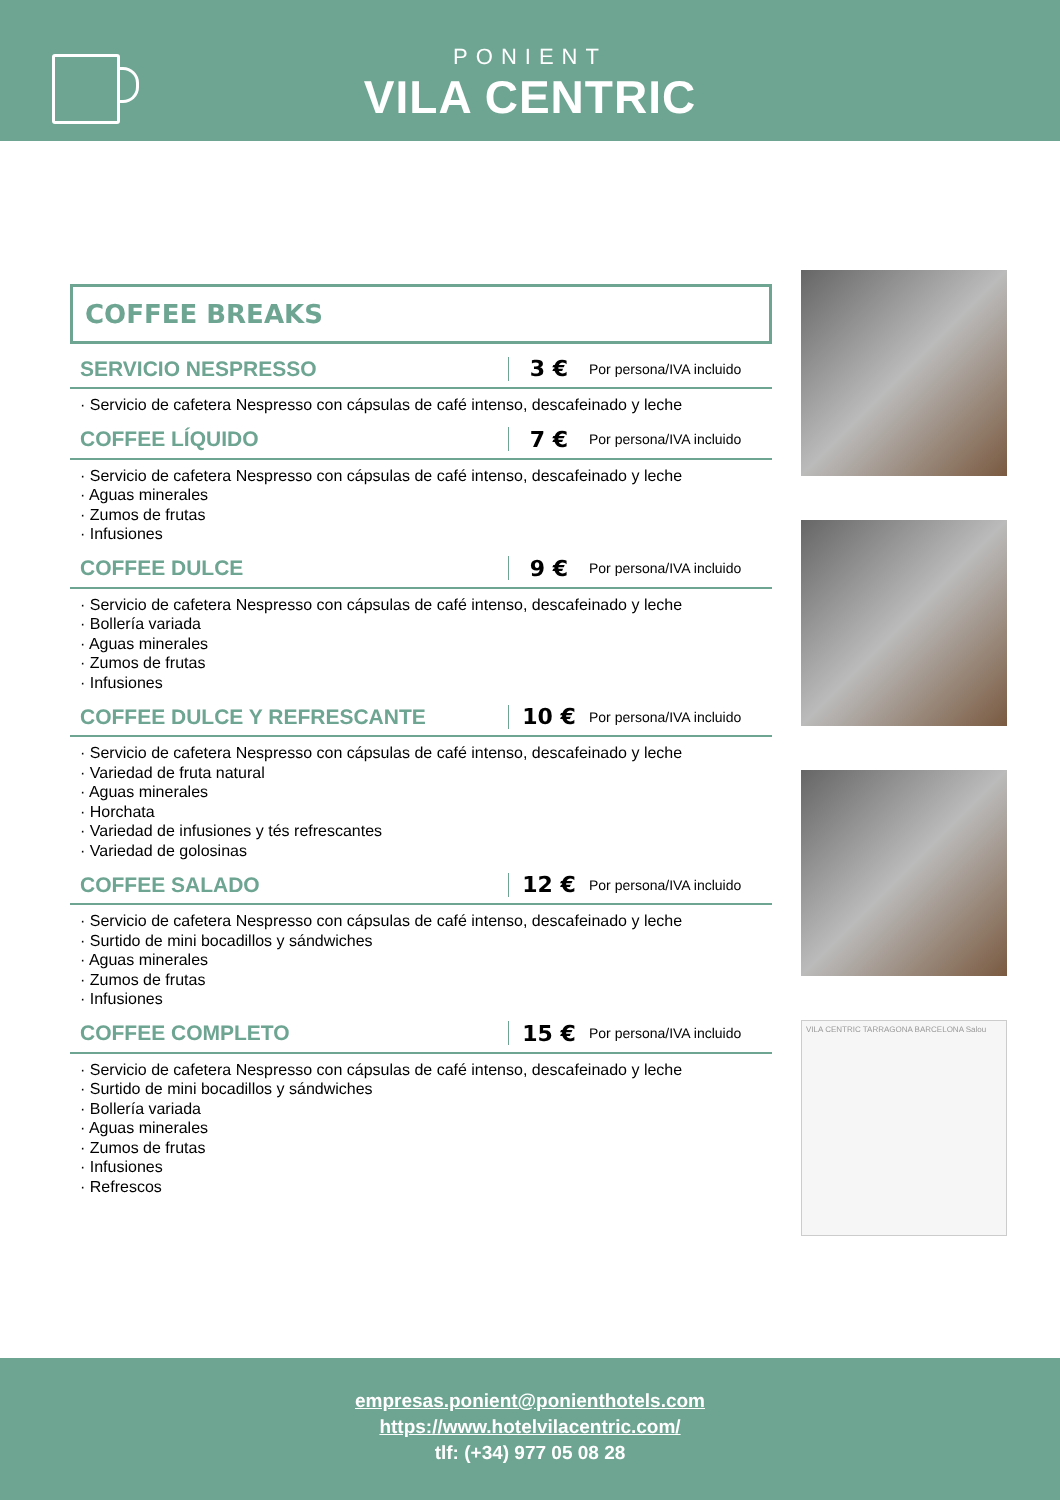PONIENT
VILA CENTRIC
COFFEE BREAKS
SERVICIO NESPRESSO 3 €
Por persona/IVA incluido
· Servicio de cafetera Nespresso con cápsulas de café intenso, descafeinado y leche
COFFEE LÍQUIDO 7 €
Por persona/IVA incluido
· Servicio de cafetera Nespresso con cápsulas de café intenso, descafeinado y leche
· Aguas minerales
· Zumos de frutas
· Infusiones
COFFEE DULCE 9 €
Por persona/IVA incluido
· Servicio de cafetera Nespresso con cápsulas de café intenso, descafeinado y leche
· Bollería variada
· Aguas minerales
· Zumos de frutas
· Infusiones
COFFEE DULCE Y REFRESCANTE 10 €
Por persona/IVA incluido
· Servicio de cafetera Nespresso con cápsulas de café intenso, descafeinado y leche
· Variedad de fruta natural
· Aguas minerales
· Horchata
· Variedad de infusiones y tés refrescantes
· Variedad de golosinas
COFFEE SALADO 12 €
Por persona/IVA incluido
· Servicio de cafetera Nespresso con cápsulas de café intenso, descafeinado y leche
· Surtido de mini bocadillos y sándwiches
· Aguas minerales
· Zumos de frutas
· Infusiones
COFFEE COMPLETO 15 €
Por persona/IVA incluido
· Servicio de cafetera Nespresso con cápsulas de café intenso, descafeinado y leche
· Surtido de mini bocadillos y sándwiches
· Bollería variada
· Aguas minerales
· Zumos de frutas
· Infusiones
· Refrescos
VILA CENTRIC TARRAGONA BARCELONA Salou
empresas.ponient@ponienthotels.com
https://www.hotelvilacentric.com/
tlf: (+34) 977 05 08 28